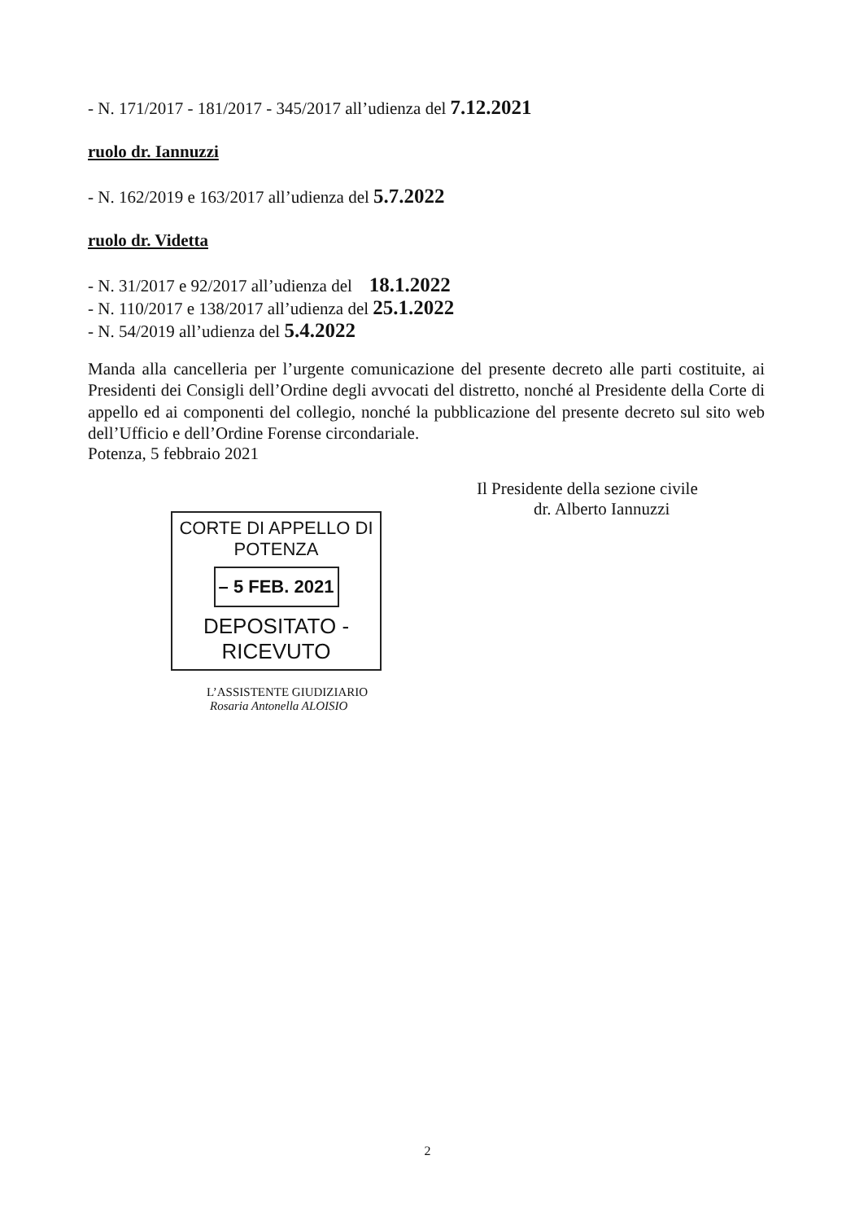- N. 171/2017 - 181/2017 - 345/2017 all’udienza del 7.12.2021
ruolo dr. Iannuzzi
- N. 162/2019 e 163/2017 all’udienza del 5.7.2022
ruolo dr. Videtta
- N. 31/2017 e 92/2017 all’udienza del 18.1.2022
- N. 110/2017 e 138/2017 all’udienza del 25.1.2022
- N. 54/2019 all’udienza del 5.4.2022
Manda alla cancelleria per l’urgente comunicazione del presente decreto alle parti costituite, ai Presidenti dei Consigli dell’Ordine degli avvocati del distretto, nonché al Presidente della Corte di appello ed ai componenti del collegio, nonché la pubblicazione del presente decreto sul sito web dell’Ufficio e dell’Ordine Forense circondariale.
Potenza, 5 febbraio 2021
Il Presidente della sezione civile
dr. Alberto Iannuzzi
CORTE DI APPELLO DI POTENZA
– 5 FEB. 2021
DEPOSITATO - RICEVUTO
L’ASSISTENTE GIUDIZIARIO
Rosaria Antonella ALOISIO
2